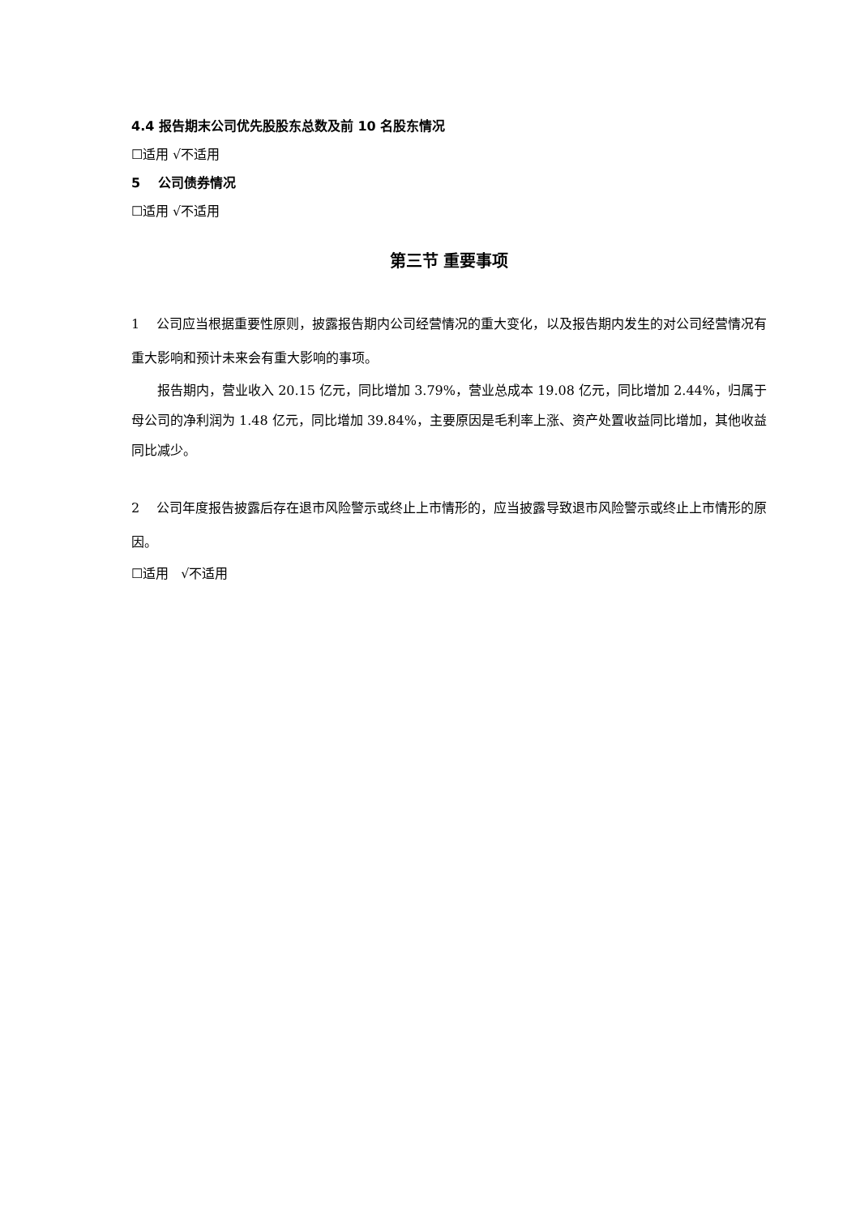4.4 报告期末公司优先股股东总数及前 10 名股东情况
☐适用 √不适用
5 公司债券情况
☐适用 √不适用
第三节 重要事项
1 公司应当根据重要性原则，披露报告期内公司经营情况的重大变化，以及报告期内发生的对公司经营情况有重大影响和预计未来会有重大影响的事项。
报告期内，营业收入 20.15 亿元，同比增加 3.79%，营业总成本 19.08 亿元，同比增加 2.44%，归属于母公司的净利润为 1.48 亿元，同比增加 39.84%，主要原因是毛利率上涨、资产处置收益同比增加，其他收益同比减少。
2 公司年度报告披露后存在退市风险警示或终止上市情形的，应当披露导致退市风险警示或终止上市情形的原因。
☐适用 √不适用